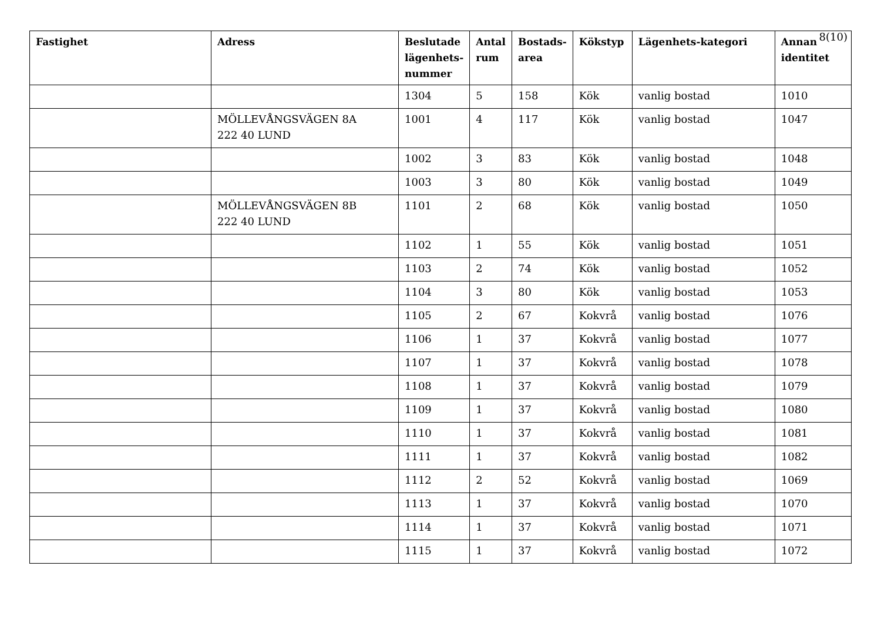8(10)
| Fastighet | Adress | Beslutade lägenhets-nummer | Antal rum | Bostads-area | Kökstyp | Lägenhets-kategori | Annan identitet |
| --- | --- | --- | --- | --- | --- | --- | --- |
| | | 1304 | 5 | 158 | Kök | vanlig bostad | 1010 |
| | MÖLLEVÅNGSVÄGEN 8A 222 40 LUND | 1001 | 4 | 117 | Kök | vanlig bostad | 1047 |
| | | 1002 | 3 | 83 | Kök | vanlig bostad | 1048 |
| | | 1003 | 3 | 80 | Kök | vanlig bostad | 1049 |
| | MÖLLEVÅNGSVÄGEN 8B 222 40 LUND | 1101 | 2 | 68 | Kök | vanlig bostad | 1050 |
| | | 1102 | 1 | 55 | Kök | vanlig bostad | 1051 |
| | | 1103 | 2 | 74 | Kök | vanlig bostad | 1052 |
| | | 1104 | 3 | 80 | Kök | vanlig bostad | 1053 |
| | | 1105 | 2 | 67 | Kokvrå | vanlig bostad | 1076 |
| | | 1106 | 1 | 37 | Kokvrå | vanlig bostad | 1077 |
| | | 1107 | 1 | 37 | Kokvrå | vanlig bostad | 1078 |
| | | 1108 | 1 | 37 | Kokvrå | vanlig bostad | 1079 |
| | | 1109 | 1 | 37 | Kokvrå | vanlig bostad | 1080 |
| | | 1110 | 1 | 37 | Kokvrå | vanlig bostad | 1081 |
| | | 1111 | 1 | 37 | Kokvrå | vanlig bostad | 1082 |
| | | 1112 | 2 | 52 | Kokvrå | vanlig bostad | 1069 |
| | | 1113 | 1 | 37 | Kokvrå | vanlig bostad | 1070 |
| | | 1114 | 1 | 37 | Kokvrå | vanlig bostad | 1071 |
| | | 1115 | 1 | 37 | Kokvrå | vanlig bostad | 1072 |